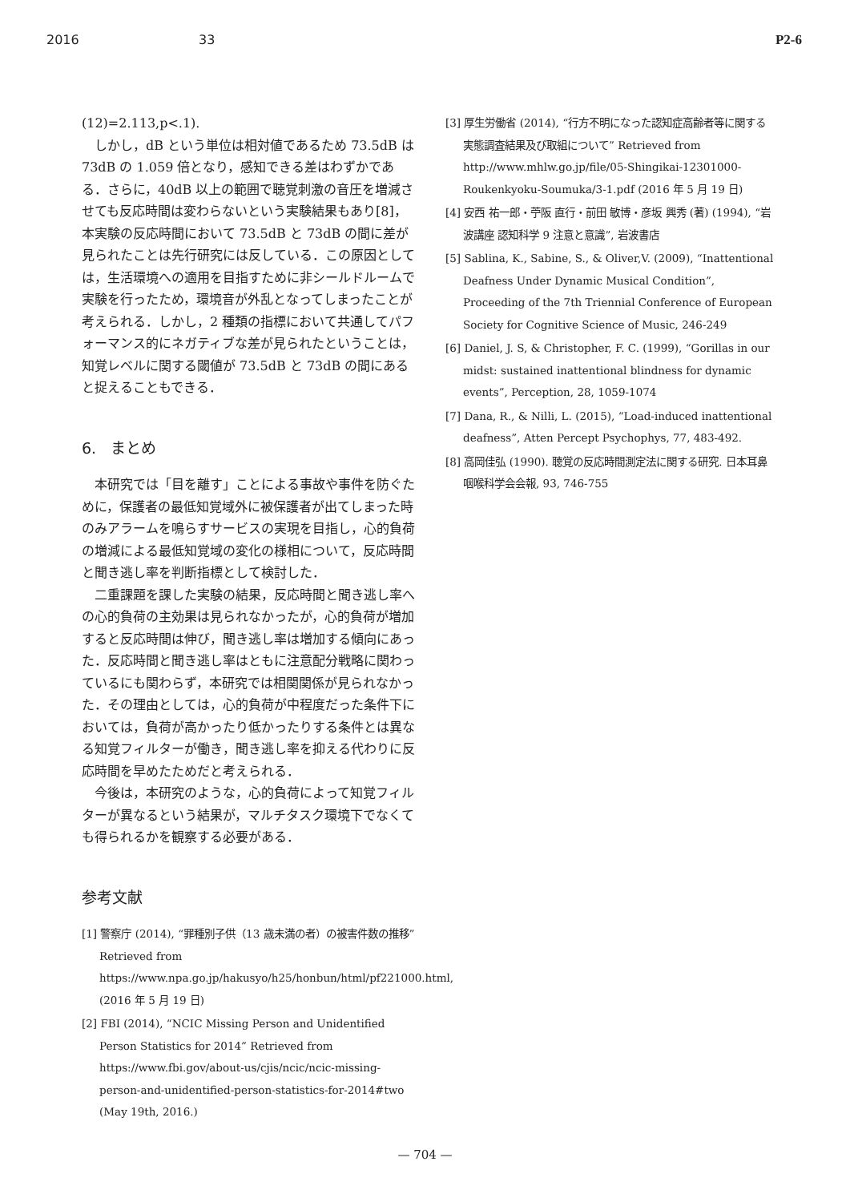2016 33 P2-6
(12)=2.113,p<.1).
しかし，dB という単位は相対値であるため 73.5dB は 73dB の 1.059 倍となり，感知できる差はわずかである．さらに，40dB 以上の範囲で聴覚刺激の音圧を増減させても反応時間は変わらないという実験結果もあり[8]，本実験の反応時間において 73.5dB と 73dB の間に差が見られたことは先行研究には反している．この原因としては，生活環境への適用を目指すために非シールドルームで実験を行ったため，環境音が外乱となってしまったことが考えられる．しかし，2 種類の指標において共通してパフォーマンス的にネガティブな差が見られたということは，知覚レベルに関する閾値が 73.5dB と 73dB の間にあると捉えることもできる．
6. まとめ
本研究では「目を離す」ことによる事故や事件を防ぐために，保護者の最低知覚域外に被保護者が出てしまった時のみアラームを鳴らすサービスの実現を目指し，心的負荷の増減による最低知覚域の変化の様相について，反応時間と聞き逃し率を判断指標として検討した．
二重課題を課した実験の結果，反応時間と聞き逃し率への心的負荷の主効果は見られなかったが，心的負荷が増加すると反応時間は伸び，聞き逃し率は増加する傾向にあった．反応時間と聞き逃し率はともに注意配分戦略に関わっているにも関わらず，本研究では相関関係が見られなかった．その理由としては，心的負荷が中程度だった条件下においては，負荷が高かったり低かったりする条件とは異なる知覚フィルターが働き，聞き逃し率を抑える代わりに反応時間を早めたためだと考えられる．
今後は，本研究のような，心的負荷によって知覚フィルターが異なるという結果が，マルチタスク環境下でなくても得られるかを観察する必要がある．
参考文献
[1] 警察庁 (2014), “罪種別子供（13 歳未満の者）の被害件数の推移” Retrieved from https://www.npa.go.jp/hakusyo/h25/honbun/html/pf221000.html, (2016 年 5 月 19 日)
[2] FBI (2014), “NCIC Missing Person and Unidentified Person Statistics for 2014” Retrieved from https://www.fbi.gov/about-us/cjis/ncic/ncic-missing-person-and-unidentified-person-statistics-for-2014#two (May 19th, 2016.)
[3] 厚生労働省 (2014), “行方不明になった認知症高齢者等に関する実態調査結果及び取組について” Retrieved from http://www.mhlw.go.jp/file/05-Shingikai-12301000-Roukenkyoku-Soumuka/3-1.pdf (2016 年 5 月 19 日)
[4] 安西 祐一郎・苧阪 直行・前田 敏博・彦坂 興秀 (著) (1994), “岩波講座 認知科学 9 注意と意識”, 岩波書店
[5] Sablina, K., Sabine, S., & Oliver,V. (2009), “Inattentional Deafness Under Dynamic Musical Condition”, Proceeding of the 7th Triennial Conference of European Society for Cognitive Science of Music, 246-249
[6] Daniel, J. S, & Christopher, F. C. (1999), “Gorillas in our midst: sustained inattentional blindness for dynamic events”, Perception, 28, 1059-1074
[7] Dana, R., & Nilli, L. (2015), “Load-induced inattentional deafness”, Atten Percept Psychophys, 77, 483-492.
[8] 高岡佳弘 (1990). 聴覚の反応時間測定法に関する研究. 日本耳鼻咽喉科学会会報, 93, 746-755
— 704 —